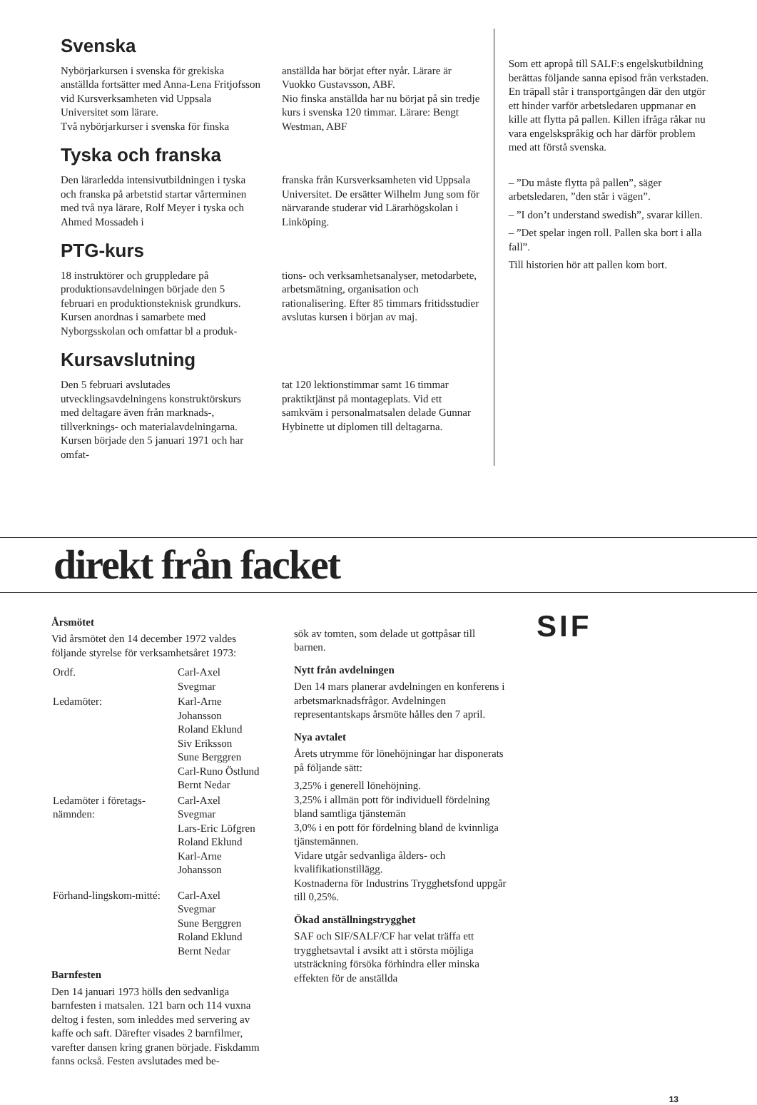Svenska
Nybörjarkursen i svenska för grekiska anställda fortsätter med Anna-Lena Fritjofsson vid Kursverksamheten vid Uppsala Universitet som lärare.
Två nybörjarkurser i svenska för finska
anställda har börjat efter nyår. Lärare är Vuokko Gustavsson, ABF.
Nio finska anställda har nu börjat på sin tredje kurs i svenska 120 timmar. Lärare: Bengt Westman, ABF
Tyska och franska
Den lärarledda intensivutbildningen i tyska och franska på arbetstid startar vårterminen med två nya lärare, Rolf Meyer i tyska och Ahmed Mossadeh i
franska från Kursverksamheten vid Uppsala Universitet. De ersätter Wilhelm Jung som för närvarande studerar vid Lärarhögskolan i Linköping.
PTG-kurs
18 instruktörer och gruppledare på produktionsavdelningen började den 5 februari en produktionsteknisk grundkurs. Kursen anordnas i samarbete med Nyborgsskolan och omfattar bl a produk-
tions- och verksamhetsanalyser, metodarbete, arbetsmätning, organisation och rationalisering. Efter 85 timmars fritidsstudier avslutas kursen i början av maj.
Kursavslutning
Den 5 februari avslutades utvecklingsavdelningens konstruktörskurs med deltagare även från marknads-, tillverknings- och materialavdelningarna. Kursen började den 5 januari 1971 och har omfat-
tat 120 lektionstimmar samt 16 timmar praktiktjänst på montageplats. Vid ett samkväm i personalmatsalen delade Gunnar Hybinette ut diplomen till deltagarna.
Som ett apropå till SALF:s engelskutbildning berättas följande sanna episod från verkstaden.
En träpall står i transportgången där den utgör ett hinder varför arbetsledaren uppmanar en kille att flytta på pallen. Killen ifråga råkar nu vara engelskspråkig och har därför problem med att förstå svenska.
– ”Du måste flytta på pallen”, säger arbetsledaren, ”den står i vägen”.
– ”I don’t understand swedish”, svarar killen.
– ”Det spelar ingen roll. Pallen ska bort i alla fall”.
Till historien hör att pallen kom bort.
direkt från facket
Årsmötet
Vid årsmötet den 14 december 1972 valdes följande styrelse för verksamhetsåret 1973:
| Ordf. | Carl-Axel Svegmar |
| Ledamöter: | Karl-Arne Johansson Roland Eklund Siv Eriksson Sune Berggren Carl-Runo Östlund Bernt Nedar |
| Ledamöter i företags-nämnden: | Carl-Axel Svegmar Lars-Eric Löfgren Roland Eklund Karl-Arne Johansson |
| Förhand-lingskom-mitté: | Carl-Axel Svegmar Sune Berggren Roland Eklund Bernt Nedar |
Barnfesten
Den 14 januari 1973 hölls den sedvanliga barnfesten i matsalen. 121 barn och 114 vuxna deltog i festen, som inleddes med servering av kaffe och saft. Därefter visades 2 barnfilmer, varefter dansen kring granen började. Fiskdamm fanns också. Festen avslutades med be-
sök av tomten, som delade ut gottpåsar till barnen.
Nytt från avdelningen
Den 14 mars planerar avdelningen en konferens i arbetsmarknadsfrågor. Avdelningen representantskaps årsmöte hålles den 7 april.
Nya avtalet
Årets utrymme för lönehöjningar har disponerats på följande sätt:
3,25% i generell lönehöjning.
3,25% i allmän pott för individuell fördelning bland samtliga tjänstemän
3,0% i en pott för fördelning bland de kvinnliga tjänstemännen.
Vidare utgår sedvanliga ålders- och kvalifikationstillägg.
Kostnaderna för Industrins Trygghetsfond uppgår till 0,25%.
Ökad anställningstrygghet
SAF och SIF/SALF/CF har velat träffa ett trygghetsavtal i avsikt att i största möjliga utsträckning försöka förhindra eller minska effekten för de anställda
SIF
13